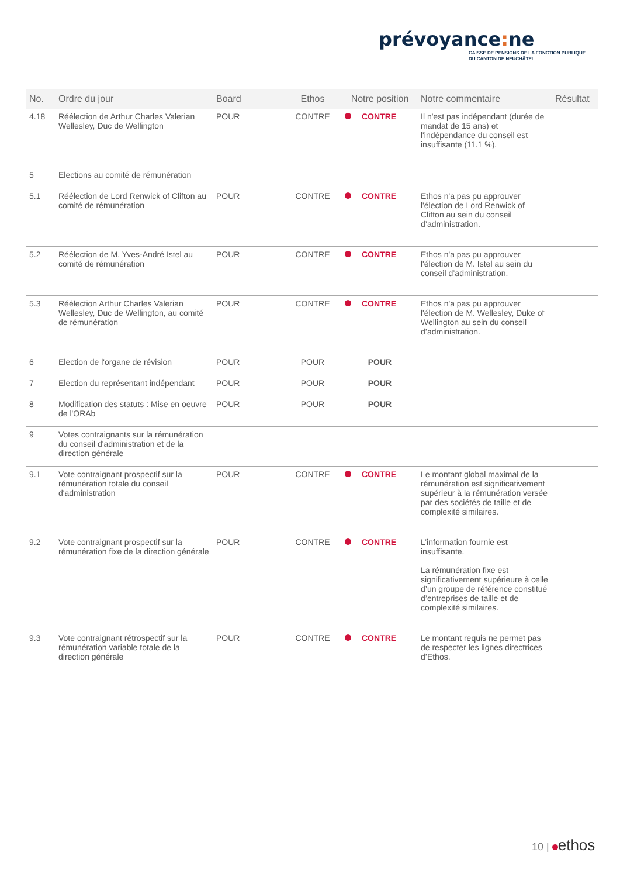prévoyance: ne
CAISSE DE PENSIONS DE LA FONCTION PUBLIQUE
DU CANTON DE NEUCHÂTEL
| No. | Ordre du jour | Board | Ethos | Notre position | Notre commentaire | Résultat |
| --- | --- | --- | --- | --- | --- | --- |
| 4.18 | Réélection de Arthur Charles Valerian Wellesley, Duc de Wellington | POUR | CONTRE | CONTRE | Il n'est pas indépendant (durée de mandat de 15 ans) et l'indépendance du conseil est insuffisante (11.1 %). | |
| 5 | Elections au comité de rémunération | | | | | |
| 5.1 | Réélection de Lord Renwick of Clifton au comité de rémunération | POUR | CONTRE | CONTRE | Ethos n'a pas pu approuver l'élection de Lord Renwick of Clifton au sein du conseil d’administration. | |
| 5.2 | Réélection de M. Yves-André Istel au comité de rémunération | POUR | CONTRE | CONTRE | Ethos n'a pas pu approuver l'élection de M. Istel au sein du conseil d’administration. | |
| 5.3 | Réélection Arthur Charles Valerian Wellesley, Duc de Wellington, au comité de rémunération | POUR | CONTRE | CONTRE | Ethos n'a pas pu approuver l'élection de M. Wellesley, Duke of Wellington au sein du conseil d’administration. | |
| 6 | Election de l'organe de révision | POUR | POUR | POUR | | |
| 7 | Election du représentant indépendant | POUR | POUR | POUR | | |
| 8 | Modification des statuts : Mise en oeuvre de l'ORAb | POUR | POUR | POUR | | |
| 9 | Votes contraignants sur la rémunération du conseil d'administration et de la direction générale | | | | | |
| 9.1 | Vote contraignant prospectif sur la rémunération totale du conseil d'administration | POUR | CONTRE | CONTRE | Le montant global maximal de la rémunération est significativement supérieur à la rémunération versée par des sociétés de taille et de complexité similaires. | |
| 9.2 | Vote contraignant prospectif sur la rémunération fixe de la direction générale | POUR | CONTRE | CONTRE | L’information fournie est insuffisante. La rémunération fixe est significativement supérieure à celle d’un groupe de référence constitué d’entreprises de taille et de complexité similaires. | |
| 9.3 | Vote contraignant rétrospectif sur la rémunération variable totale de la direction générale | POUR | CONTRE | CONTRE | Le montant requis ne permet pas de respecter les lignes directrices d’Ethos. | |
10 | ethos